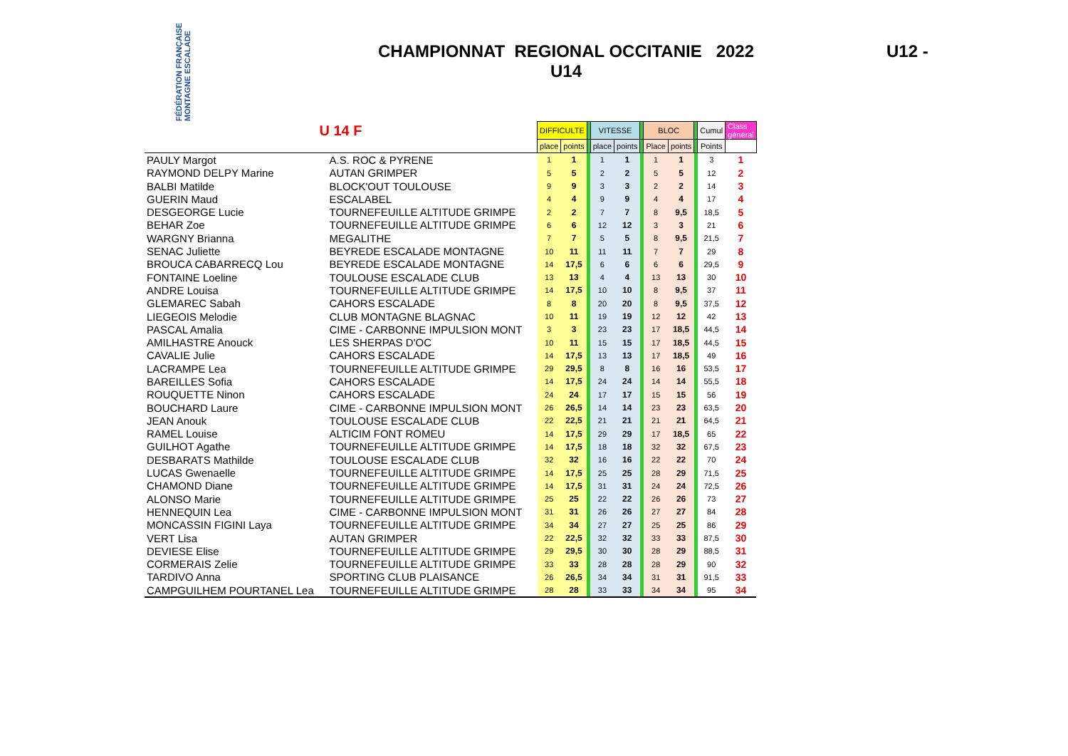FÉDÉRATION FRANÇAISE MONTAGNE ESCALADE
CHAMPIONNAT REGIONAL OCCITANIE 2022
U14
U12 -
| U 14 F | | DIFFICULTE | | | VITESSE | | | BLOC | | | Cumul | Class général |
| --- | --- | --- | --- | --- | --- | --- | --- | --- | --- | --- | --- | --- |
| | | place | points | | place | points | | Place | points | | Points | |
| PAULY Margot | A.S. ROC & PYRENE | 1 | 1 | | 1 | 1 | | 1 | 1 | | 3 | 1 |
| RAYMOND DELPY Marine | AUTAN GRIMPER | 5 | 5 | | 2 | 2 | | 5 | 5 | | 12 | 2 |
| BALBI Matilde | BLOCK'OUT TOULOUSE | 9 | 9 | | 3 | 3 | | 2 | 2 | | 14 | 3 |
| GUERIN Maud | ESCALABEL | 4 | 4 | | 9 | 9 | | 4 | 4 | | 17 | 4 |
| DESGEORGE Lucie | TOURNEFEUILLE ALTITUDE GRIMPE | 2 | 2 | | 7 | 7 | | 8 | 9,5 | | 18,5 | 5 |
| BEHAR Zoe | TOURNEFEUILLE ALTITUDE GRIMPE | 6 | 6 | | 12 | 12 | | 3 | 3 | | 21 | 6 |
| WARGNY Brianna | MEGALITHE | 7 | 7 | | 5 | 5 | | 8 | 9,5 | | 21,5 | 7 |
| SENAC Juliette | BEYREDE ESCALADE MONTAGNE | 10 | 11 | | 11 | 11 | | 7 | 7 | | 29 | 8 |
| BROUCA CABARRECQ Lou | BEYREDE ESCALADE MONTAGNE | 14 | 17,5 | | 6 | 6 | | 6 | 6 | | 29,5 | 9 |
| FONTAINE Loeline | TOULOUSE ESCALADE CLUB | 13 | 13 | | 4 | 4 | | 13 | 13 | | 30 | 10 |
| ANDRE Louisa | TOURNEFEUILLE ALTITUDE GRIMPE | 14 | 17,5 | | 10 | 10 | | 8 | 9,5 | | 37 | 11 |
| GLEMAREC Sabah | CAHORS ESCALADE | 8 | 8 | | 20 | 20 | | 8 | 9,5 | | 37,5 | 12 |
| LIEGEOIS Melodie | CLUB MONTAGNE BLAGNAC | 10 | 11 | | 19 | 19 | | 12 | 12 | | 42 | 13 |
| PASCAL Amalia | CIME - CARBONNE IMPULSION MONT | 3 | 3 | | 23 | 23 | | 17 | 18,5 | | 44,5 | 14 |
| AMILHASTRE Anouck | LES SHERPAS D'OC | 10 | 11 | | 15 | 15 | | 17 | 18,5 | | 44,5 | 15 |
| CAVALIE Julie | CAHORS ESCALADE | 14 | 17,5 | | 13 | 13 | | 17 | 18,5 | | 49 | 16 |
| LACRAMPE Lea | TOURNEFEUILLE ALTITUDE GRIMPE | 29 | 29,5 | | 8 | 8 | | 16 | 16 | | 53,5 | 17 |
| BAREILLES Sofia | CAHORS ESCALADE | 14 | 17,5 | | 24 | 24 | | 14 | 14 | | 55,5 | 18 |
| ROUQUETTE Ninon | CAHORS ESCALADE | 24 | 24 | | 17 | 17 | | 15 | 15 | | 56 | 19 |
| BOUCHARD Laure | CIME - CARBONNE IMPULSION MONT | 26 | 26,5 | | 14 | 14 | | 23 | 23 | | 63,5 | 20 |
| JEAN Anouk | TOULOUSE ESCALADE CLUB | 22 | 22,5 | | 21 | 21 | | 21 | 21 | | 64,5 | 21 |
| RAMEL Louise | ALTICIM FONT ROMEU | 14 | 17,5 | | 29 | 29 | | 17 | 18,5 | | 65 | 22 |
| GUILHOT Agathe | TOURNEFEUILLE ALTITUDE GRIMPE | 14 | 17,5 | | 18 | 18 | | 32 | 32 | | 67,5 | 23 |
| DESBARATS Mathilde | TOULOUSE ESCALADE CLUB | 32 | 32 | | 16 | 16 | | 22 | 22 | | 70 | 24 |
| LUCAS Gwenaelle | TOURNEFEUILLE ALTITUDE GRIMPE | 14 | 17,5 | | 25 | 25 | | 28 | 29 | | 71,5 | 25 |
| CHAMOND Diane | TOURNEFEUILLE ALTITUDE GRIMPE | 14 | 17,5 | | 31 | 31 | | 24 | 24 | | 72,5 | 26 |
| ALONSO Marie | TOURNEFEUILLE ALTITUDE GRIMPE | 25 | 25 | | 22 | 22 | | 26 | 26 | | 73 | 27 |
| HENNEQUIN Lea | CIME - CARBONNE IMPULSION MONT | 31 | 31 | | 26 | 26 | | 27 | 27 | | 84 | 28 |
| MONCASSIN FIGINI Laya | TOURNEFEUILLE ALTITUDE GRIMPE | 34 | 34 | | 27 | 27 | | 25 | 25 | | 86 | 29 |
| VERT Lisa | AUTAN GRIMPER | 22 | 22,5 | | 32 | 32 | | 33 | 33 | | 87,5 | 30 |
| DEVIESE Elise | TOURNEFEUILLE ALTITUDE GRIMPE | 29 | 29,5 | | 30 | 30 | | 28 | 29 | | 88,5 | 31 |
| CORMERAIS Zelie | TOURNEFEUILLE ALTITUDE GRIMPE | 33 | 33 | | 28 | 28 | | 28 | 29 | | 90 | 32 |
| TARDIVO Anna | SPORTING CLUB PLAISANCE | 26 | 26,5 | | 34 | 34 | | 31 | 31 | | 91,5 | 33 |
| CAMPGUILHEM POURTANEL Lea | TOURNEFEUILLE ALTITUDE GRIMPE | 28 | 28 | | 33 | 33 | | 34 | 34 | | 95 | 34 |